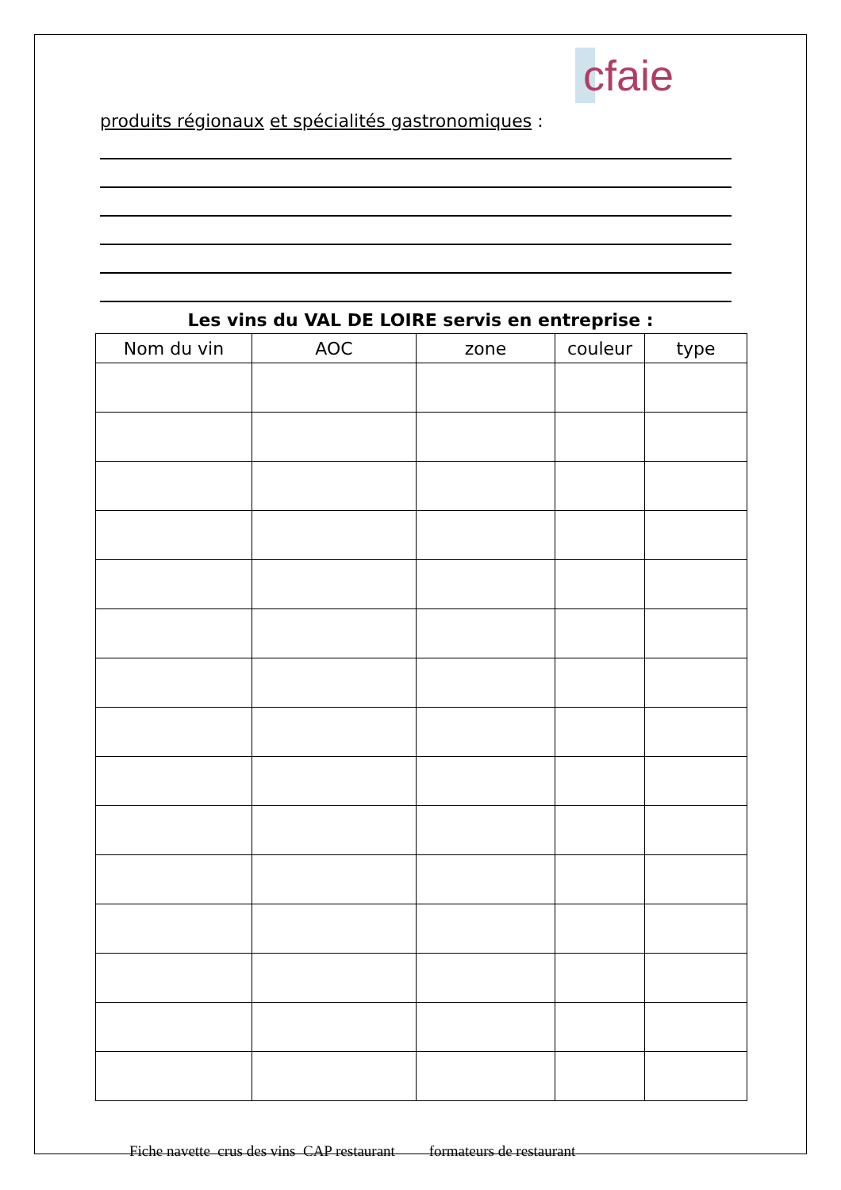cfaie
produits régionaux et spécialités gastronomiques :
Les vins du VAL DE LOIRE servis en entreprise :
| Nom du vin | AOC | zone | couleur | type |
| --- | --- | --- | --- | --- |
Fiche navette crus des vins CAP restaurant formateurs de restaurant